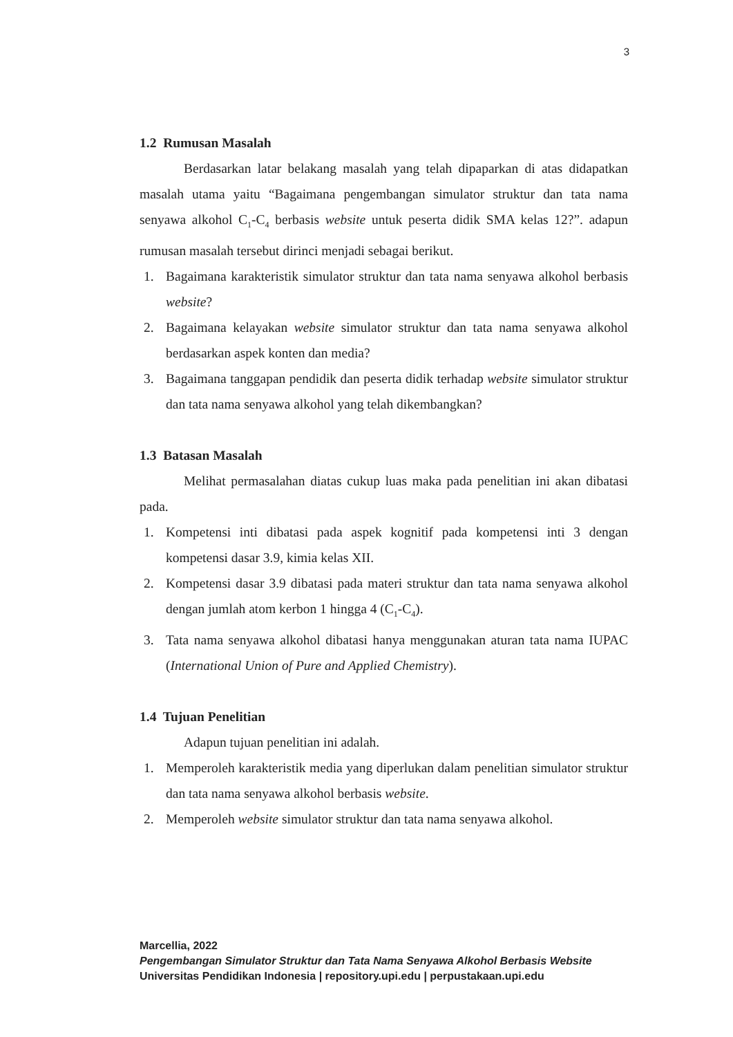3
1.2 Rumusan Masalah
Berdasarkan latar belakang masalah yang telah dipaparkan di atas didapatkan masalah utama yaitu “Bagaimana pengembangan simulator struktur dan tata nama senyawa alkohol C<sub>1</sub>-C<sub>4</sub> berbasis website untuk peserta didik SMA kelas 12?”. adapun rumusan masalah tersebut dirinci menjadi sebagai berikut.
1. Bagaimana karakteristik simulator struktur dan tata nama senyawa alkohol berbasis website?
2. Bagaimana kelayakan website simulator struktur dan tata nama senyawa alkohol berdasarkan aspek konten dan media?
3. Bagaimana tanggapan pendidik dan peserta didik terhadap website simulator struktur dan tata nama senyawa alkohol yang telah dikembangkan?
1.3 Batasan Masalah
Melihat permasalahan diatas cukup luas maka pada penelitian ini akan dibatasi pada.
1. Kompetensi inti dibatasi pada aspek kognitif pada kompetensi inti 3 dengan kompetensi dasar 3.9, kimia kelas XII.
2. Kompetensi dasar 3.9 dibatasi pada materi struktur dan tata nama senyawa alkohol dengan jumlah atom kerbon 1 hingga 4 (C<sub>1</sub>-C<sub>4</sub>).
3. Tata nama senyawa alkohol dibatasi hanya menggunakan aturan tata nama IUPAC (International Union of Pure and Applied Chemistry).
1.4 Tujuan Penelitian
Adapun tujuan penelitian ini adalah.
1. Memperoleh karakteristik media yang diperlukan dalam penelitian simulator struktur dan tata nama senyawa alkohol berbasis website.
2. Memperoleh website simulator struktur dan tata nama senyawa alkohol.
Marcellia, 2022
Pengembangan Simulator Struktur dan Tata Nama Senyawa Alkohol Berbasis Website
Universitas Pendidikan Indonesia | repository.upi.edu | perpustakaan.upi.edu